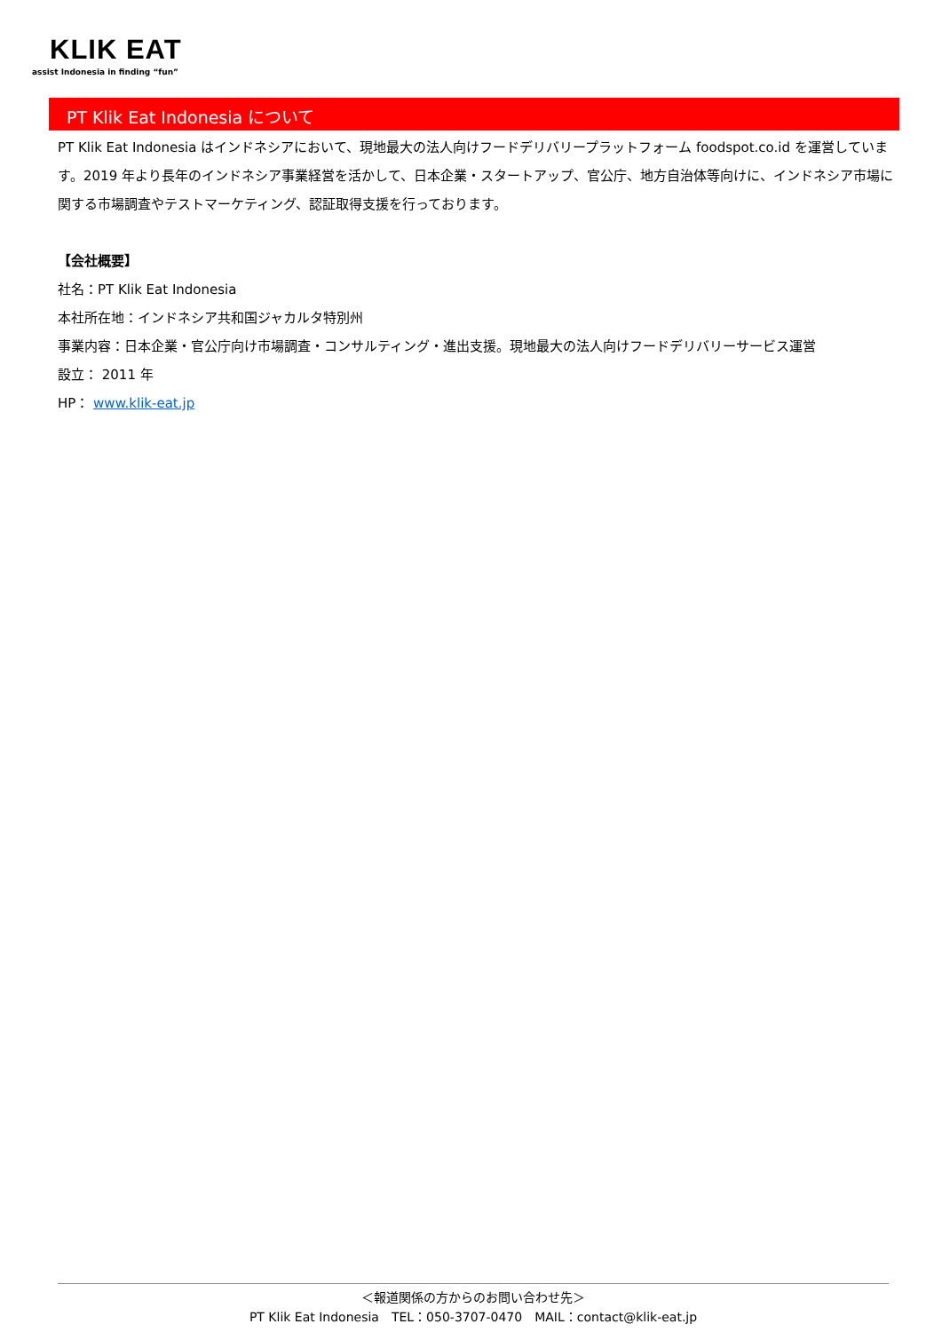KLIK EAT
assist Indonesia in finding “fun”
PT Klik Eat Indonesia について
PT Klik Eat Indonesia はインドネシアにおいて、現地最大の法人向けフードデリバリープラットフォーム foodspot.co.id を運営しています。2019 年より長年のインドネシア事業経営を活かして、日本企業・スタートアップ、官公庁、地方自治体等向けに、インドネシア市場に関する市場調査やテストマーケティング、認証取得支援を行っております。
【会社概要】
社名：PT Klik Eat Indonesia
本社所在地：インドネシア共和国ジャカルタ特別州
事業内容：日本企業・官公庁向け市場調査・コンサルティング・進出支援。現地最大の法人向けフードデリバリーサービス運営
設立： 2011 年
HP： www.klik-eat.jp
＜報道関係の方からのお問い合わせ先＞
PT Klik Eat Indonesia　TEL：050-3707-0470　MAIL：contact@klik-eat.jp